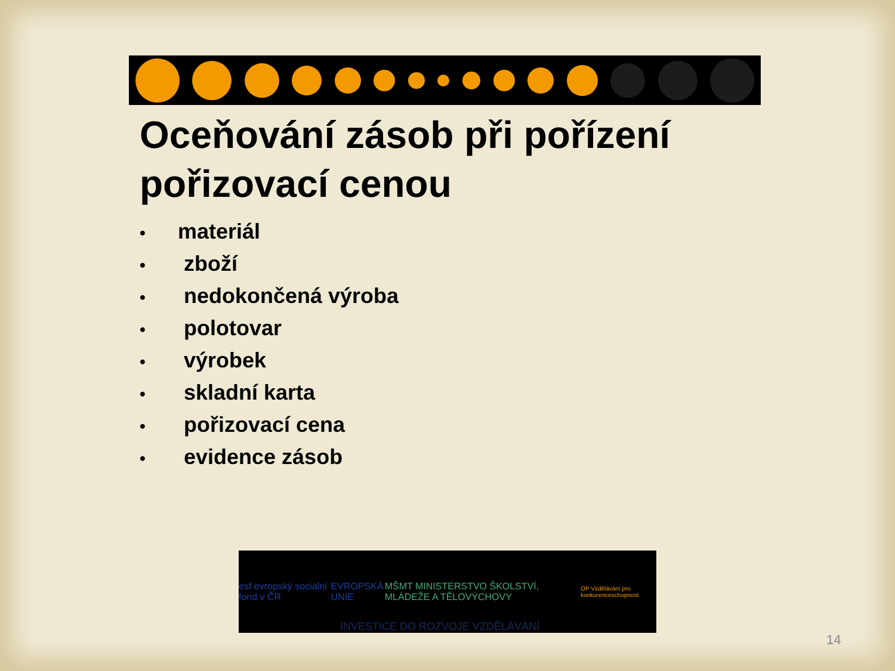Oceňování zásob při pořízení pořizovací cenou
• materiál
• zboží
• nedokončená výroba
• polotovar
• výrobek
• skladní karta
• pořizovací cena
• evidence zásob
esf evropský sociální fond v ČR
EVROPSKÁ UNIE
MŠMT MINISTERSTVO ŠKOLSTVÍ, MLÁDEŽE A TĚLOVÝCHOVY
OP Vzdělávání pro konkurenceschopnost
INVESTICE DO ROZVOJE VZDĚLÁVÁNÍ
14